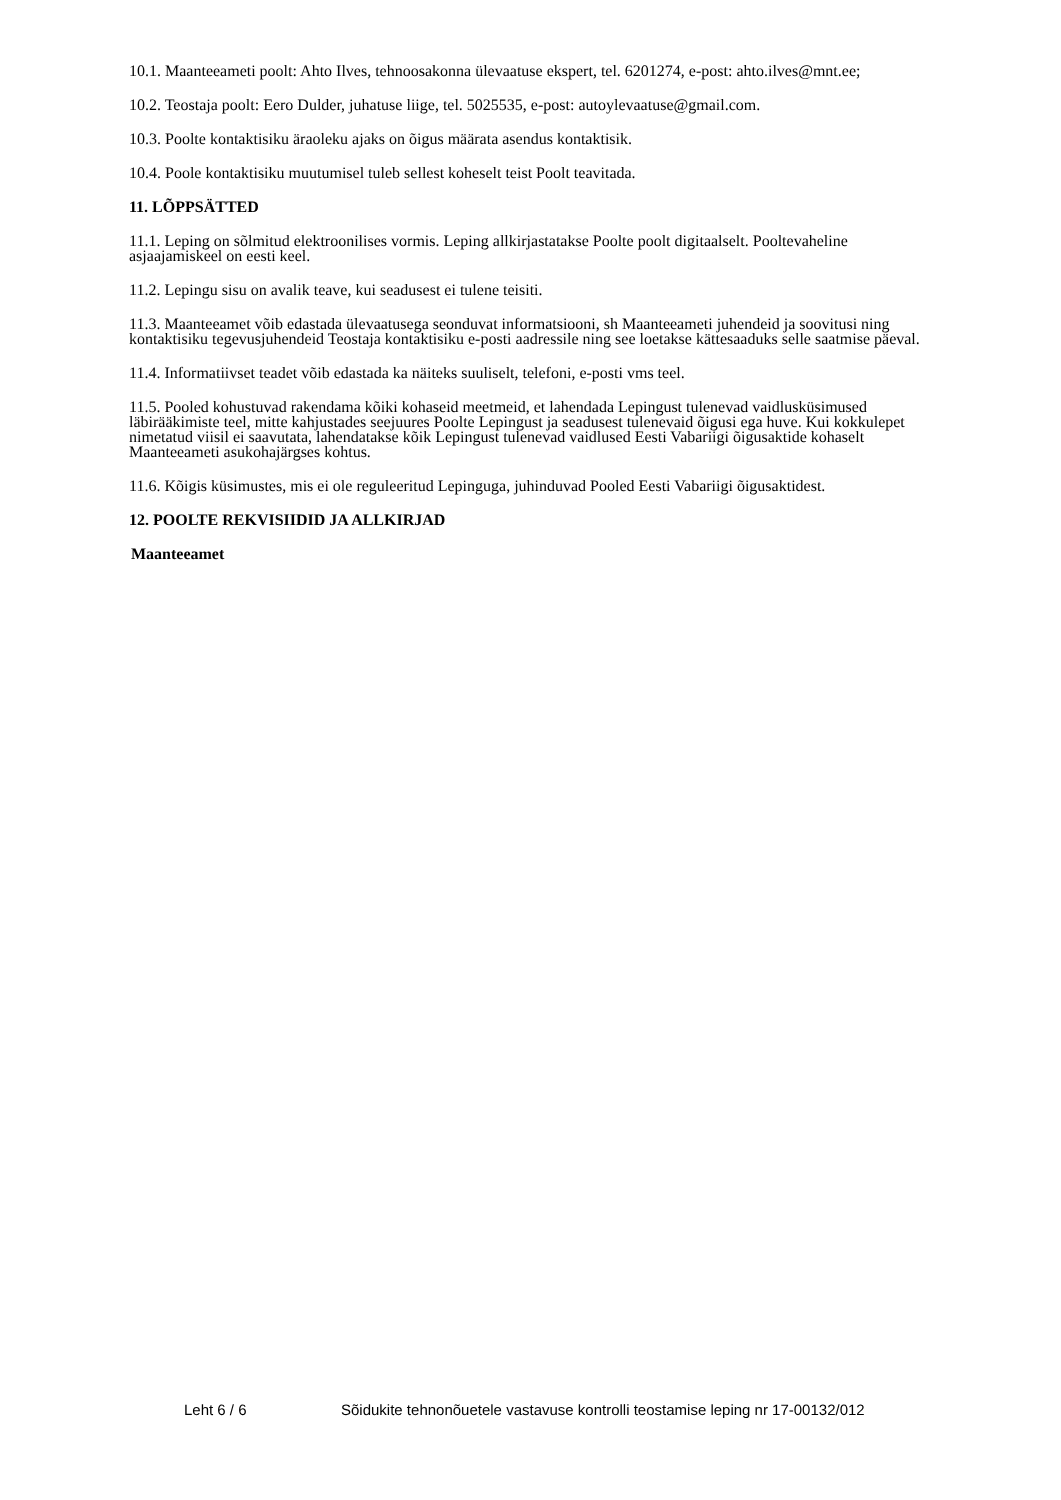10.1. Maanteeameti poolt: Ahto Ilves, tehnoosakonna ülevaatuse ekspert, tel. 6201274, e-post: ahto.ilves@mnt.ee;
10.2. Teostaja poolt: Eero Dulder, juhatuse liige, tel. 5025535, e-post: autoylevaatuse@gmail.com.
10.3. Poolte kontaktisiku äraoleku ajaks on õigus määrata asendus kontaktisik.
10.4. Poole kontaktisiku muutumisel tuleb sellest koheselt teist Poolt teavitada.
11. LÕPPSÄTTED
11.1. Leping on sõlmitud elektroonilises vormis. Leping allkirjastatakse Poolte poolt digitaalselt. Pooltevaheline asjaajamiskeel on eesti keel.
11.2. Lepingu sisu on avalik teave, kui seadusest ei tulene teisiti.
11.3. Maanteeamet võib edastada ülevaatusega seonduvat informatsiooni, sh Maanteeameti juhendeid ja soovitusi ning kontaktisiku tegevusjuhendeid Teostaja kontaktisiku e-posti aadressile ning see loetakse kättesaaduks selle saatmise päeval.
11.4. Informatiivset teadet võib edastada ka näiteks suuliselt, telefoni, e-posti vms teel.
11.5. Pooled kohustuvad rakendama kõiki kohaseid meetmeid, et lahendada Lepingust tulenevad vaidlusküsimused läbirääkimiste teel, mitte kahjustades seejuures Poolte Lepingust ja seadusest tulenevaid õigusi ega huve. Kui kokkulepet nimetatud viisil ei saavutata, lahendatakse kõik Lepingust tulenevad vaidlused Eesti Vabariigi õigusaktide kohaselt Maanteeameti asukohajärgses kohtus.
11.6. Kõigis küsimustes, mis ei ole reguleeritud Lepinguga, juhinduvad Pooled Eesti Vabariigi õigusaktidest.
12. POOLTE REKVISIIDID JA ALLKIRJAD
Maanteeamet
Leht 6 / 6 Sõidukite tehnonõuetele vastavuse kontrolli teostamise leping nr 17-00132/012